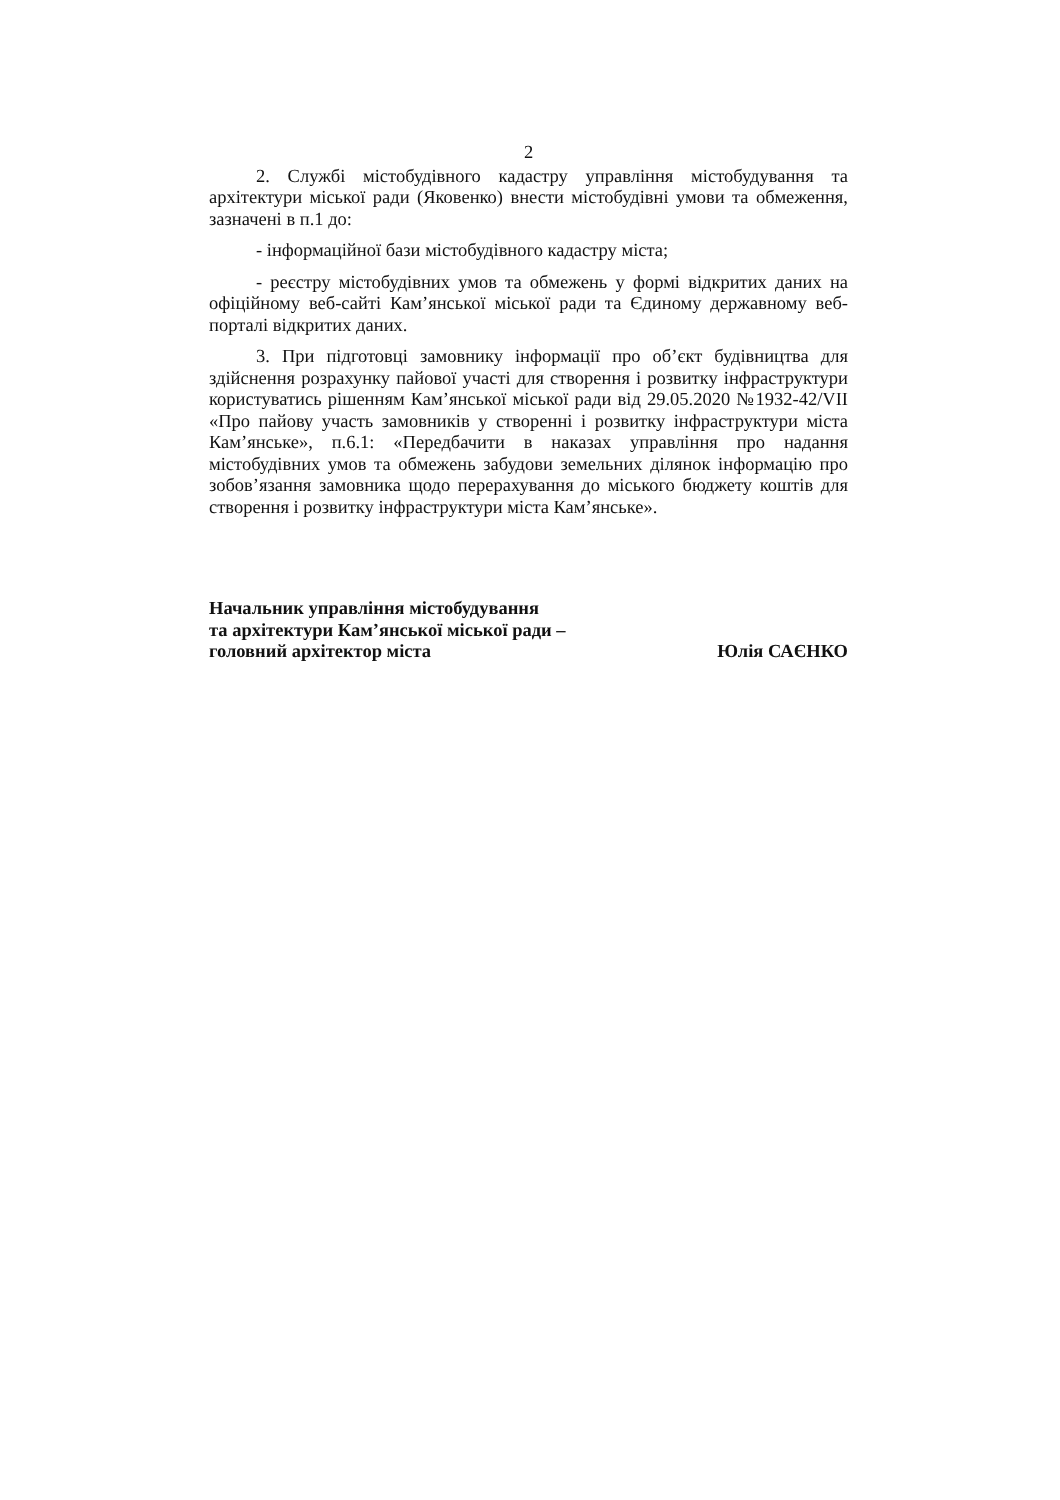2
2. Службі містобудівного кадастру управління містобудування та архітектури міської ради (Яковенко) внести містобудівні умови та обмеження, зазначені в п.1 до:
- інформаційної бази містобудівного кадастру міста;
- реєстру містобудівних умов та обмежень у формі відкритих даних на офіційному веб-сайті Кам’янської міської ради та Єдиному державному веб-порталі відкритих даних.
3. При підготовці замовнику інформації про об’єкт будівництва для здійснення розрахунку пайової участі для створення і розвитку інфраструктури користуватись рішенням Кам’янської міської ради від 29.05.2020 №1932-42/VII «Про пайову участь замовників у створенні і розвитку інфраструктури міста Кам’янське», п.6.1: «Передбачити в наказах управління про надання містобудівних умов та обмежень забудови земельних ділянок інформацію про зобов’язання замовника щодо перерахування до міського бюджету коштів для створення і розвитку інфраструктури міста Кам’янське».
Начальник управління містобудування
та архітектури Кам’янської міської ради –
головний архітектор міста
Юлія САЄНКО